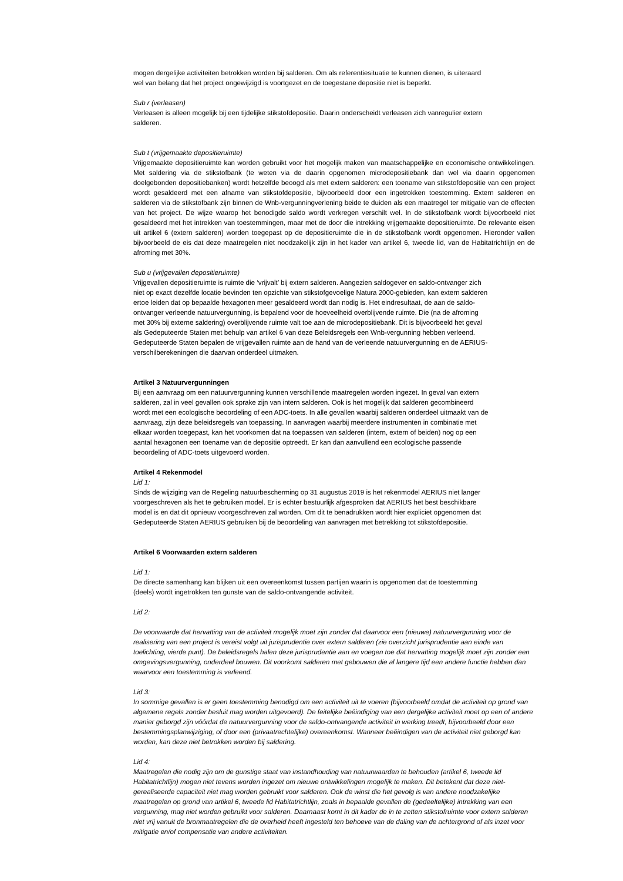mogen dergelijke activiteiten betrokken worden bij salderen. Om als referentiesituatie te kunnen dienen, is uiteraard wel van belang dat het project ongewijzigd is voortgezet en de toegestane depositie niet is beperkt.
Sub r (verleasen)
Verleasen is alleen mogelijk bij een tijdelijke stikstofdepositie. Daarin onderscheidt verleasen zich vanregulier extern salderen.
Sub t (vrijgemaakte depositieruimte)
Vrijgemaakte depositieruimte kan worden gebruikt voor het mogelijk maken van maatschappelijke en economische ontwikkelingen. Met saldering via de stikstofbank (te weten via de daarin opgenomen microdepositiebank dan wel via daarin opgenomen doelgebonden depositiebanken) wordt hetzelfde beoogd als met extern salderen: een toename van stikstofdepositie van een project wordt gesaldeerd met een afname van stikstofdepositie, bijvoorbeeld door een ingetrokken toestemming. Extern salderen en salderen via de stikstofbank zijn binnen de Wnb-vergunningverlening beide te duiden als een maatregel ter mitigatie van de effecten van het project. De wijze waarop het benodigde saldo wordt verkregen verschilt wel. In de stikstofbank wordt bijvoorbeeld niet gesaldeerd met het intrekken van toestemmingen, maar met de door die intrekking vrijgemaakte depositieruimte. De relevante eisen uit artikel 6 (extern salderen) worden toegepast op de depositieruimte die in de stikstofbank wordt opgenomen. Hieronder vallen bijvoorbeeld de eis dat deze maatregelen niet noodzakelijk zijn in het kader van artikel 6, tweede lid, van de Habitatrichtlijn en de afroming met 30%.
Sub u (vrijgevallen depositieruimte)
Vrijgevallen depositieruimte is ruimte die ‘vrijvalt’ bij extern salderen. Aangezien saldogever en saldo-ontvanger zich niet op exact dezelfde locatie bevinden ten opzichte van stikstofgevoelige Natura 2000-gebieden, kan extern salderen ertoe leiden dat op bepaalde hexagonen meer gesaldeerd wordt dan nodig is. Het eindresultaat, de aan de saldo-ontvanger verleende natuurvergunning, is bepalend voor de hoeveelheid overblijvende ruimte. Die (na de afroming met 30% bij externe saldering) overblijvende ruimte valt toe aan de microdepositiebank. Dit is bijvoorbeeld het geval als Gedeputeerde Staten met behulp van artikel 6 van deze Beleidsregels een Wnb-vergunning hebben verleend. Gedeputeerde Staten bepalen de vrijgevallen ruimte aan de hand van de verleende natuurvergunning en de AERIUS-verschilberekeningen die daarvan onderdeel uitmaken.
Artikel 3 Natuurvergunningen
Bij een aanvraag om een natuurvergunning kunnen verschillende maatregelen worden ingezet. In geval van extern salderen, zal in veel gevallen ook sprake zijn van intern salderen. Ook is het mogelijk dat salderen gecombineerd wordt met een ecologische beoordeling of een ADC-toets. In alle gevallen waarbij salderen onderdeel uitmaakt van de aanvraag, zijn deze beleidsregels van toepassing. In aanvragen waarbij meerdere instrumenten in combinatie met elkaar worden toegepast, kan het voorkomen dat na toepassen van salderen (intern, extern of beiden) nog op een aantal hexagonen een toename van de depositie optreedt. Er kan dan aanvullend een ecologische passende beoordeling of ADC-toets uitgevoerd worden.
Artikel 4 Rekenmodel
Lid 1:
Sinds de wijziging van de Regeling natuurbescherming op 31 augustus 2019 is het rekenmodel AERIUS niet langer voorgeschreven als het te gebruiken model. Er is echter bestuurlijk afgesproken dat AERIUS het best beschikbare model is en dat dit opnieuw voorgeschreven zal worden. Om dit te benadrukken wordt hier expliciet opgenomen dat Gedeputeerde Staten AERIUS gebruiken bij de beoordeling van aanvragen met betrekking tot stikstofdepositie.
Artikel 6 Voorwaarden extern salderen
Lid 1:
De directe samenhang kan blijken uit een overeenkomst tussen partijen waarin is opgenomen dat de toestemming (deels) wordt ingetrokken ten gunste van de saldo-ontvangende activiteit.
Lid 2:
De voorwaarde dat hervatting van de activiteit mogelijk moet zijn zonder dat daarvoor een (nieuwe) natuurvergunning voor de realisering van een project is vereist volgt uit jurisprudentie over extern salderen (zie overzicht jurisprudentie aan einde van toelichting, vierde punt). De beleidsregels halen deze jurisprudentie aan en voegen toe dat hervatting mogelijk moet zijn zonder een omgevingsvergunning, onderdeel bouwen. Dit voorkomt salderen met gebouwen die al langere tijd een andere functie hebben dan waarvoor een toestemming is verleend.
Lid 3:
In sommige gevallen is er geen toestemming benodigd om een activiteit uit te voeren (bijvoorbeeld omdat de activiteit op grond van algemene regels zonder besluit mag worden uitgevoerd). De feitelijke beëindiging van een dergelijke activiteit moet op een of andere manier geborgd zijn vóórdat de natuurvergunning voor de saldo-ontvangende activiteit in werking treedt, bijvoorbeeld door een bestemmingsplanwijziging, of door een (privaatrechtelijke) overeenkomst. Wanneer beëindigen van de activiteit niet geborgd kan worden, kan deze niet betrokken worden bij saldering.
Lid 4:
Maatregelen die nodig zijn om de gunstige staat van instandhouding van natuurwaarden te behouden (artikel 6, tweede lid Habitatrichtlijn) mogen niet tevens worden ingezet om nieuwe ontwikkelingen mogelijk te maken. Dit betekent dat deze niet-gerealiseerde capaciteit niet mag worden gebruikt voor salderen. Ook de winst die het gevolg is van andere noodzakelijke maatregelen op grond van artikel 6, tweede lid Habitatrichtlijn, zoals in bepaalde gevallen de (gedeeltelijke) intrekking van een vergunning, mag niet worden gebruikt voor salderen. Daarnaast komt in dit kader de in te zetten stikstofruimte voor extern salderen niet vrij vanuit de bronmaatregelen die de overheid heeft ingesteld ten behoeve van de daling van de achtergrond of als inzet voor mitigatie en/of compensatie van andere activiteiten.